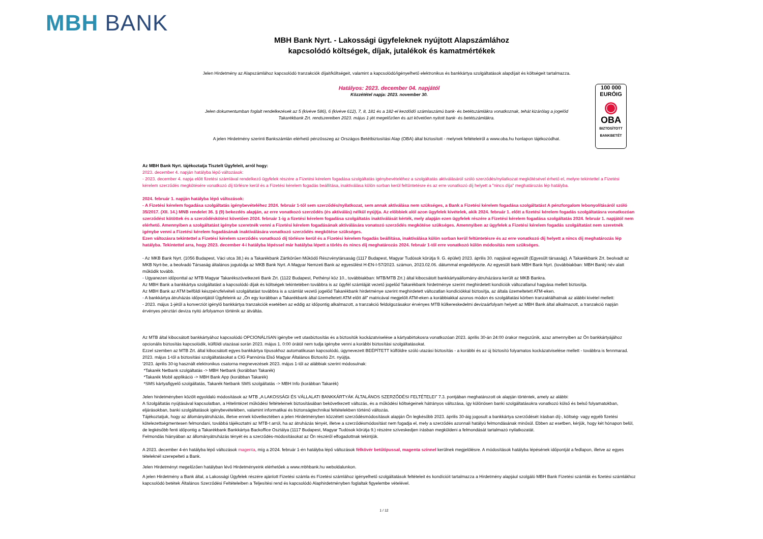MBH BANK
MBH Bank Nyrt. - Lakossági ügyfeleknek nyújtott Alapszámlához
kapcsolódó költségek, díjak, jutalékok és kamatmértékek
Jelen Hirdetmény az Alapszámlához kapcsolódó tranzakciók díjait/költségeit, valamint a kapcsolódó/igényelhető elektronikus és bankkártya szolgáltatások alapdíjait és költségeit tartalmazza.
100 000
EURÓIG
◉
OBA
BIZTOSÍTOTT BANKBETÉT
Hatályos: 2023. december 04. napjától
Közzététel napja: 2023. november 30.
Jelen dokumentumban foglalt rendelkezések az 5 (kivéve 586), 6 (kivéve 612), 7, 8, 181 és a 182-el kezdődő számlaszámú bank- és betétszámlákra vonatkoznak, tehát kizárólag a jogelőd Takarékbank Zrt. rendszereiben 2023. május 1-jét megelőzően és azt követően nyitott bank- és betétszámlákra.
A jelen Hirdetmény szerinti Bankszámlán elérhető pénzösszeg az Országos Betétbiztosítási Alap (OBA) által biztosított - melynek feltételeiről a www.oba.hu honlapon tájékozódhat.
Az MBH Bank Nyrt. tájékoztatja Tisztelt Ügyfeleit, arról hogy:
2023. december 4. napján hatályba lépő változások:
- 2023. december 4. napja előtt fizetési számlával rendelkező ügyfelek részére a Fizetési kérelem fogadása szolgáltatás igénybevételéhez a szolgáltatás aktiválásáról szóló szerződés/nyilatkozat megkötésével érhető el, melyre tekintettel a Fizetési kérelem szerződés megkötésére vonatkozó díj törlésre kerül és a Fizetési kérelem fogadás beállítása, inaktiválása külön sorban kerül feltüntetésre és az erre vonatkozó díj helyett a "nincs díja" meghatározás lép hatályba.
2024. február 1. napján hatályba lépő változások:
- A Fizetési kérelem fogadása szolgáltatás igénybevételéhez 2024. február 1-től sem szerződés/nyilatkozat, sem annak aktiválása nem szükséges, a Bank a Fizetési kérelem fogadása szolgáltatást A pénzforgalom lebonyolításáról szóló 35/2017. (XII. 14.) MNB rendelet 36. § (9) bekezdés alapján, az erre vonatkozó szerződés (és aktiválás) nélkül nyújtja. Az előbbiek alól azon ügyfelek kivételek, akik 2024. február 1. előtt a fizetési kérelem fogadás szolgáltatásra vonatkozóan szerződést kötöttek és a szerződéskötést követően 2024. február 1-ig a fizetési kérelem fogadása szolgáltatás inaktiválását kérték, mely alapján ezen ügyfelek részére a Fizetési kérelem fogadása szolgáltatás 2024. február 1. napjától nem elérhető. Amennyiben a szolgáltatást igénybe szeretnék venni a Fizetési kérelem fogadásának aktiválására vonatozó szerződés megkötése szükséges. Amennyiben az ügyfelek a Fizetési kérelem fogadás szolgáltatást nem szeretnék igénybe venni a Fizetési kérelem fogadásának inaktiválására vonatkozó szerződés megkötése szükséges.
Ezen változásra tekintettel a Fizetési kérelem szerződés vonatkozó díj törlésre kerül és a Fizetési kérelem fogadás beállítása, inaktiválása külön sorban kerül feltüntetésre és az erre vonatkozó díj helyett a nincs díj meghatározás lép hatályba. Tekintettel arra, hogy 2023. december 4-i hatályba lépéssel már hatályba lépett a törlés és nincs díj meghatározás 2024. február 1-től erre vonatkozó külön módosítás nem szükséges.
- Az MKB Bank Nyrt. (1056 Budapest, Váci utca 38.) és a Takarékbank Zártkörűen Működő Részvénytársaság (1117 Budapest, Magyar Tudósok körútja 9. G. épület) 2023. április 30. napjával egyesült (Egyesült társaság). A Takarékbank Zrt. beolvadt az MKB Nyrt-be, a beolvadó Társaság általános jogutódja az MKB Bank Nyrt. A Magyar Nemzeti Bank az egyesülést H-EN-I-57/2023. számon, 2023.02.06. dátummal engedélyezte. Az egyesült bank MBH Bank Nyrt. (továbbiakban: MBH Bank) név alatt működik tovább.
- Ugyanezen időponttal az MTB Magyar Takarékszövetkezeti Bank Zrt. (1122 Budapest, Pethényi köz 10., továbbiakban: MTB/MTB Zrt.) által kibocsátott bankkártyaállomány-átruházásra került az MKB Bankra.
Az MBH Bank a bankkártya szolgáltatást a kapcsolódó díjak és költségek tekintetében továbbra is az ügyfél számláját vezető jogelőd Takarékbank hirdetménye szerint meghirdetett kondíciók változatlanul hagyása mellett biztosítja.
Az MBH Bank az ATM belföldi készpénzfelvételi szolgáltatást továbbra is a számlát vezető jogelőd Takarékbank hirdetménye szerint meghirdetett változatlan kondíciókkal biztosítja, az általa üzemeltetett ATM-eken.
- A bankkártya átruházás időpontjától Ügyfeleink az „Ön egy korábban a Takarékbank által üzemeltetett ATM előtt áll” matricával megjelölt ATM-eken a korábbiakkal azonos módon és szolgáltatási körben tranzaktálhatnak az alábbi kivétel mellett:
- 2023. május 1-jétől a konverziót igénylő bankkártya tranzakciók esetében az eddig az időpontig alkalmazott, a tranzakció feldolgozásakor érvényes MTB külkereskedelmi devizaárfolyam helyett az MBH Bank által alkalmazott, a tranzakció napján érvényes pénztári deviza nyitó árfolyamon történik az átváltás.
Az MTB által kibocsátott bankkártyához kapcsolódó OPCIONÁLISAN igénybe vett utasbiztosítás és a biztosítók kockázatviselése a kártyabirtokosra vonatkozóan 2023. április 30-án 24:00 órakor megszűnik, azaz amennyiben az Ön bankkártyájához opcionális biztosítás kapcsolódik, külföldi utazásai során 2023. május 1. 0:00 órától nem tudja igénybe venni a korábbi biztosítási szolgáltatásokat.
Ezzel szemben az MTB Zrt. által kibocsátott egyes bankkártya típusokhoz automatikusan kapcsolódó, úgynevezett BEÉPÍTETT külföldre szóló utazási biztosítás - a korábbi és az új biztosító folyamatos kockázatviselése mellett - továbbra is fennmarad. 2023. május 1-től a biztosítási szolgáltatásokat a CIG Pannónia Első Magyar Általános Biztosító Zrt. nyújtja.
'2023. április 30-ig használt elektronikus csatorna megnevezések 2023. május 1-től az alábbiak szerint módosulnak:
*Takarék Netbank szolgáltatás -> MBH Netbank (korábban Takarék)
*Takarék Mobil applikáció -> MBH Bank App (korábban Takarék)
*SMS kártyafigyelő szolgáltatás, Takarék Netbank SMS szolgáltatás -> MBH Info (korábban Takarék)
Jelen hirdetményben közölt egyoldalú módosítások az MTB „A LAKOSSÁGI ÉS VÁLLALATI BANKKÁRTYÁK ÁLTALÁNOS SZERZŐDÉSI FELTÉTELEI” 7.3. pontjában meghatározott ok alapján történtek, amely az alábbi:
A Szolgáltatás nyújtásával kapcsolatban, a Hitelintézet működési feltételeinek biztosításában bekövetkezett változás, és a működési költségeinek hátrányos változása, így különösen banki szolgáltatásokra vonatkozó külső és belső folyamatokban, eljárásokban, banki szolgáltatások igénybevételében, valamint informatikai és biztonságtechnikai feltételekben történő változás.
Tájékoztatjuk, hogy az állományátruházás, illetve ennek következtében a jelen Hirdetményben közzétett szerződésmódosítások alapján Ön legkésőbb 2023. április 30-áig jogosult a bankkártya szerződését írásban díj-, költség- vagy egyéb fizetési kötelezettségmentesen felmondani, továbbá tájékoztatni az MTB-t arról, ha az átruházás tényét, illetve a szerződésmódosítást nem fogadja el, mely a szerződés azonnali hatályú felmondásának minősül. Ebben az esetben, kérjük, hogy két hónapon belül, de legkésőbb fenti időpontig a Takarékbank Bankkártya Backoffice Osztálya (1117 Budapest, Magyar Tudósok körútja 9.) részére szíveskedjen írásban megküldeni a felmondását tartalmazó nyilatkozatát.
Felmondás hiányában az állományátruházás tényét és a szerződés-módosításokat az Ön részéről elfogadottnak tekintjük.
A 2023. december 4-én hatályba lépő változások magenta, míg a 2024. február 1-én hatályba lépő változások félkövér betűtípussal, magenta színnel kerülnek megjelölésre. A módosítások hatályba lépésének időpontját a fedlapon, illetve az egyes tételeknél szerepelteti a Bank.
Jelen Hirdetményt megelőzően hatályban lévő Hirdetményeink elérhetőek a www.mbhbank.hu weboldalunkon.
A jelen Hirdetmény a Bank által, a Lakossági Ügyfelek részére ajánlott Fizetési számla és Fizetési számlához igényelhető szolgáltatások feltételeit és kondícióit tartalmazza a Hirdetmény alapjául szolgáló MBH Bank Fizetési számlák és fizetési számlákhoz kapcsolódó betétek Általános Szerződési Feltételeiben a Teljesítési rend és kapcsolódó Alaphirdetményben foglaltak figyelembe vételével.
1 / 12